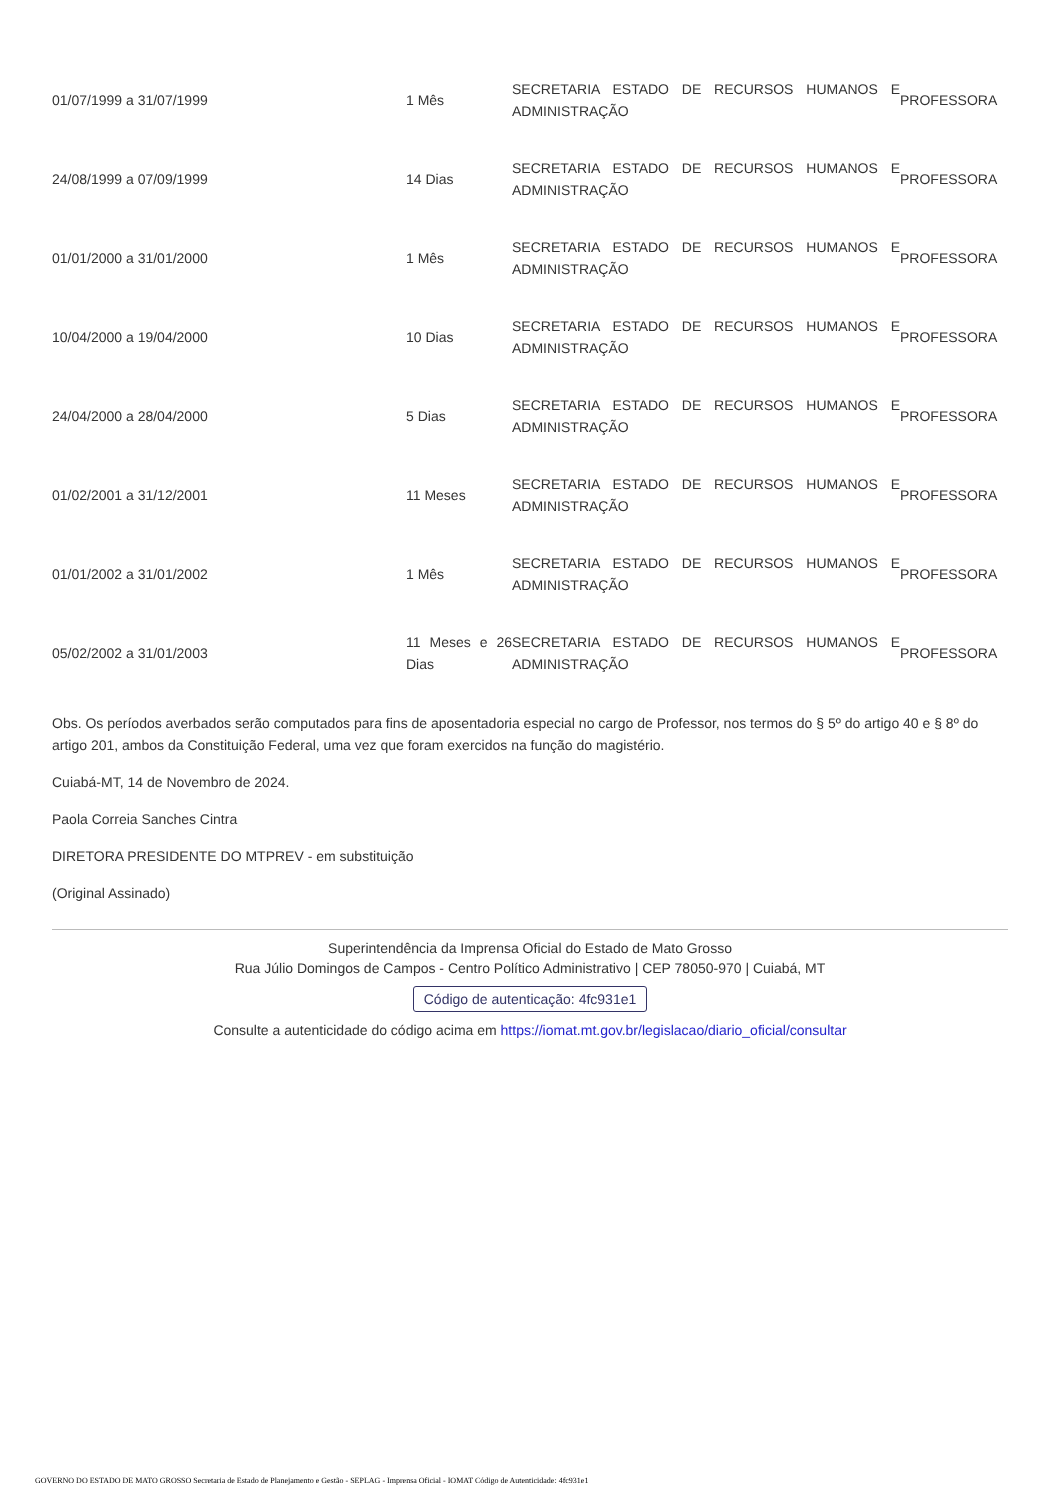| 01/07/1999 a 31/07/1999 | 1 Mês | SECRETARIA ESTADO DE RECURSOS HUMANOS E ADMINISTRAÇÃO | PROFESSORA |
| 24/08/1999 a 07/09/1999 | 14 Dias | SECRETARIA ESTADO DE RECURSOS HUMANOS E ADMINISTRAÇÃO | PROFESSORA |
| 01/01/2000 a 31/01/2000 | 1 Mês | SECRETARIA ESTADO DE RECURSOS HUMANOS E ADMINISTRAÇÃO | PROFESSORA |
| 10/04/2000 a 19/04/2000 | 10 Dias | SECRETARIA ESTADO DE RECURSOS HUMANOS E ADMINISTRAÇÃO | PROFESSORA |
| 24/04/2000 a 28/04/2000 | 5 Dias | SECRETARIA ESTADO DE RECURSOS HUMANOS E ADMINISTRAÇÃO | PROFESSORA |
| 01/02/2001 a 31/12/2001 | 11 Meses | SECRETARIA ESTADO DE RECURSOS HUMANOS E ADMINISTRAÇÃO | PROFESSORA |
| 01/01/2002 a 31/01/2002 | 1 Mês | SECRETARIA ESTADO DE RECURSOS HUMANOS E ADMINISTRAÇÃO | PROFESSORA |
| 05/02/2002 a 31/01/2003 | 11 Meses e 26 Dias | SECRETARIA ESTADO DE RECURSOS HUMANOS E ADMINISTRAÇÃO | PROFESSORA |
Obs. Os períodos averbados serão computados para fins de aposentadoria especial no cargo de Professor, nos termos do § 5º do artigo 40 e § 8º do artigo 201, ambos da Constituição Federal, uma vez que foram exercidos na função do magistério.
Cuiabá-MT, 14 de Novembro de 2024.
Paola Correia Sanches Cintra
DIRETORA PRESIDENTE DO MTPREV - em substituição
(Original Assinado)
Superintendência da Imprensa Oficial do Estado de Mato Grosso
Rua Júlio Domingos de Campos - Centro Político Administrativo | CEP 78050-970 | Cuiabá, MT
Código de autenticação: 4fc931e1
Consulte a autenticidade do código acima em https://iomat.mt.gov.br/legislacao/diario_oficial/consultar
GOVERNO DO ESTADO DE MATO GROSSO Secretaria de Estado de Planejamento e Gestão - SEPLAG - Imprensa Oficial - IOMAT Código de Autenticidade: 4fc931e1